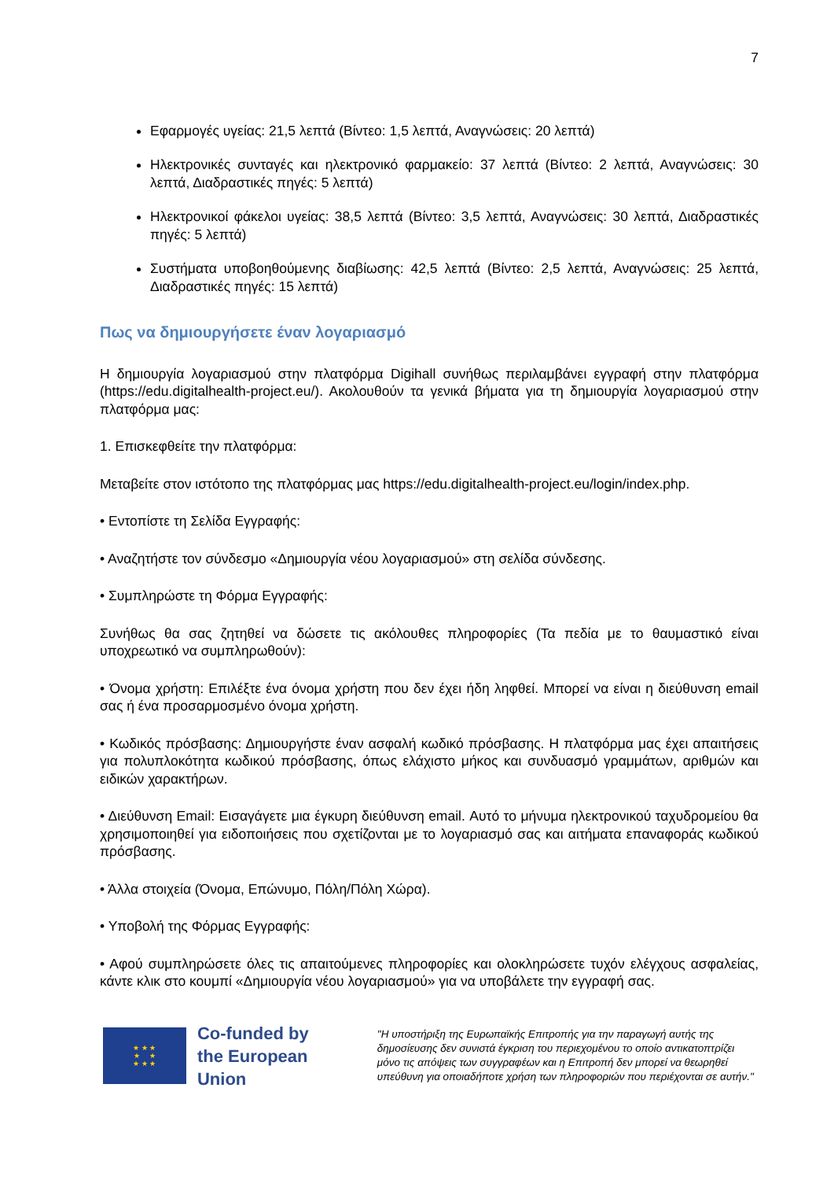7
Εφαρμογές υγείας: 21,5 λεπτά (Βίντεο: 1,5 λεπτά, Αναγνώσεις: 20 λεπτά)
Ηλεκτρονικές συνταγές και ηλεκτρονικό φαρμακείο: 37 λεπτά (Βίντεο: 2 λεπτά, Αναγνώσεις: 30 λεπτά, Διαδραστικές πηγές: 5 λεπτά)
Ηλεκτρονικοί φάκελοι υγείας: 38,5 λεπτά (Βίντεο: 3,5 λεπτά, Αναγνώσεις: 30 λεπτά, Διαδραστικές πηγές: 5 λεπτά)
Συστήματα υποβοηθούμενης διαβίωσης: 42,5 λεπτά (Βίντεο: 2,5 λεπτά, Αναγνώσεις: 25 λεπτά, Διαδραστικές πηγές: 15 λεπτά)
Πως να δημιουργήσετε έναν λογαριασμό
Η δημιουργία λογαριασμού στην πλατφόρμα Digihall συνήθως περιλαμβάνει εγγραφή στην πλατφόρμα (https://edu.digitalhealth-project.eu/). Ακολουθούν τα γενικά βήματα για τη δημιουργία λογαριασμού στην πλατφόρμα μας:
1. Επισκεφθείτε την πλατφόρμα:
Μεταβείτε στον ιστότοπο της πλατφόρμας μας https://edu.digitalhealth-project.eu/login/index.php.
• Εντοπίστε τη Σελίδα Εγγραφής:
• Αναζητήστε τον σύνδεσμο «Δημιουργία νέου λογαριασμού» στη σελίδα σύνδεσης.
• Συμπληρώστε τη Φόρμα Εγγραφής:
Συνήθως θα σας ζητηθεί να δώσετε τις ακόλουθες πληροφορίες (Τα πεδία με το θαυμαστικό είναι υποχρεωτικό να συμπληρωθούν):
• Όνομα χρήστη: Επιλέξτε ένα όνομα χρήστη που δεν έχει ήδη ληφθεί. Μπορεί να είναι η διεύθυνση email σας ή ένα προσαρμοσμένο όνομα χρήστη.
• Κωδικός πρόσβασης: Δημιουργήστε έναν ασφαλή κωδικό πρόσβασης. Η πλατφόρμα μας έχει απαιτήσεις για πολυπλοκότητα κωδικού πρόσβασης, όπως ελάχιστο μήκος και συνδυασμό γραμμάτων, αριθμών και ειδικών χαρακτήρων.
• Διεύθυνση Email: Εισαγάγετε μια έγκυρη διεύθυνση email. Αυτό το μήνυμα ηλεκτρονικού ταχυδρομείου θα χρησιμοποιηθεί για ειδοποιήσεις που σχετίζονται με το λογαριασμό σας και αιτήματα επαναφοράς κωδικού πρόσβασης.
• Άλλα στοιχεία (Όνομα, Επώνυμο, Πόλη/Πόλη Χώρα).
• Υποβολή της Φόρμας Εγγραφής:
• Αφού συμπληρώσετε όλες τις απαιτούμενες πληροφορίες και ολοκληρώσετε τυχόν ελέγχους ασφαλείας, κάντε κλικ στο κουμπί «Δημιουργία νέου λογαριασμού» για να υποβάλετε την εγγραφή σας.
★ ★ ★
★ ★
★ ★ ★
Co-funded by
the European Union
"Η υποστήριξη της Ευρωπαϊκής Επιτροπής για την παραγωγή αυτής της δημοσίευσης δεν συνιστά έγκριση του περιεχομένου το οποίο αντικατοπτρίζει μόνο τις απόψεις των συγγραφέων και η Επιτροπή δεν μπορεί να θεωρηθεί υπεύθυνη για οποιαδήποτε χρήση των πληροφοριών που περιέχονται σε αυτήν."